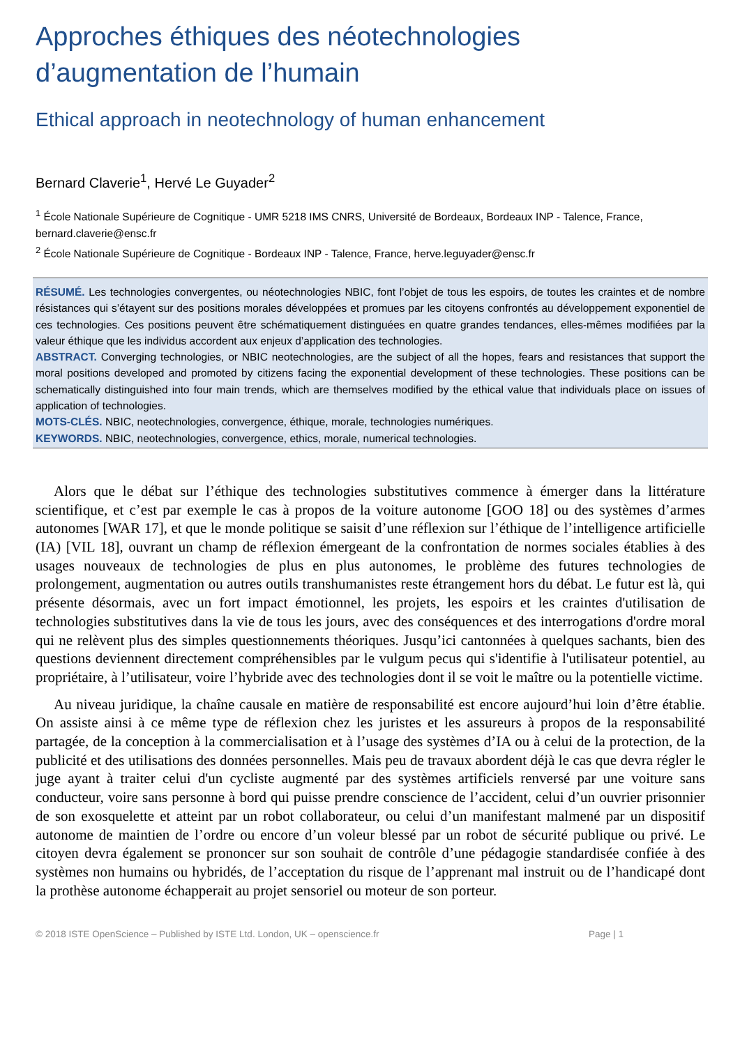Approches éthiques des néotechnologies d’augmentation de l’humain
Ethical approach in neotechnology of human enhancement
Bernard Claverie<sup>1</sup>, Hervé Le Guyader<sup>2</sup>
<sup>1</sup> École Nationale Supérieure de Cognitique - UMR 5218 IMS CNRS, Université de Bordeaux, Bordeaux INP - Talence, France, bernard.claverie@ensc.fr
<sup>2</sup> École Nationale Supérieure de Cognitique - Bordeaux INP - Talence, France, herve.leguyader@ensc.fr
RÉSUMÉ. Les technologies convergentes, ou néotechnologies NBIC, font l’objet de tous les espoirs, de toutes les craintes et de nombre résistances qui s’étayent sur des positions morales développées et promues par les citoyens confrontés au développement exponentiel de ces technologies. Ces positions peuvent être schématiquement distinguées en quatre grandes tendances, elles-mêmes modifiées par la valeur éthique que les individus accordent aux enjeux d’application des technologies.
ABSTRACT. Converging technologies, or NBIC neotechnologies, are the subject of all the hopes, fears and resistances that support the moral positions developed and promoted by citizens facing the exponential development of these technologies. These positions can be schematically distinguished into four main trends, which are themselves modified by the ethical value that individuals place on issues of application of technologies.
MOTS-CLÉS. NBIC, neotechnologies, convergence, éthique, morale, technologies numériques.
KEYWORDS. NBIC, neotechnologies, convergence, ethics, morale, numerical technologies.
Alors que le débat sur l’éthique des technologies substitutives commence à émerger dans la littérature scientifique, et c’est par exemple le cas à propos de la voiture autonome [GOO 18] ou des systèmes d’armes autonomes [WAR 17], et que le monde politique se saisit d’une réflexion sur l’éthique de l’intelligence artificielle (IA) [VIL 18], ouvrant un champ de réflexion émergeant de la confrontation de normes sociales établies à des usages nouveaux de technologies de plus en plus autonomes, le problème des futures technologies de prolongement, augmentation ou autres outils transhumanistes reste étrangement hors du débat. Le futur est là, qui présente désormais, avec un fort impact émotionnel, les projets, les espoirs et les craintes d'utilisation de technologies substitutives dans la vie de tous les jours, avec des conséquences et des interrogations d'ordre moral qui ne relèvent plus des simples questionnements théoriques. Jusqu’ici cantonnées à quelques sachants, bien des questions deviennent directement compréhensibles par le vulgum pecus qui s'identifie à l'utilisateur potentiel, au propriétaire, à l’utilisateur, voire l’hybride avec des technologies dont il se voit le maître ou la potentielle victime.
Au niveau juridique, la chaîne causale en matière de responsabilité est encore aujourd’hui loin d’être établie. On assiste ainsi à ce même type de réflexion chez les juristes et les assureurs à propos de la responsabilité partagée, de la conception à la commercialisation et à l’usage des systèmes d’IA ou à celui de la protection, de la publicité et des utilisations des données personnelles. Mais peu de travaux abordent déjà le cas que devra régler le juge ayant à traiter celui d'un cycliste augmenté par des systèmes artificiels renversé par une voiture sans conducteur, voire sans personne à bord qui puisse prendre conscience de l’accident, celui d’un ouvrier prisonnier de son exosquelette et atteint par un robot collaborateur, ou celui d’un manifestant malmené par un dispositif autonome de maintien de l’ordre ou encore d’un voleur blessé par un robot de sécurité publique ou privé. Le citoyen devra également se prononcer sur son souhait de contrôle d’une pédagogie standardisée confiée à des systèmes non humains ou hybridés, de l’acceptation du risque de l’apprenant mal instruit ou de l’handicapé dont la prothèse autonome échapperait au projet sensoriel ou moteur de son porteur.
© 2018 ISTE OpenScience – Published by ISTE Ltd. London, UK – openscience.fr Page | 1